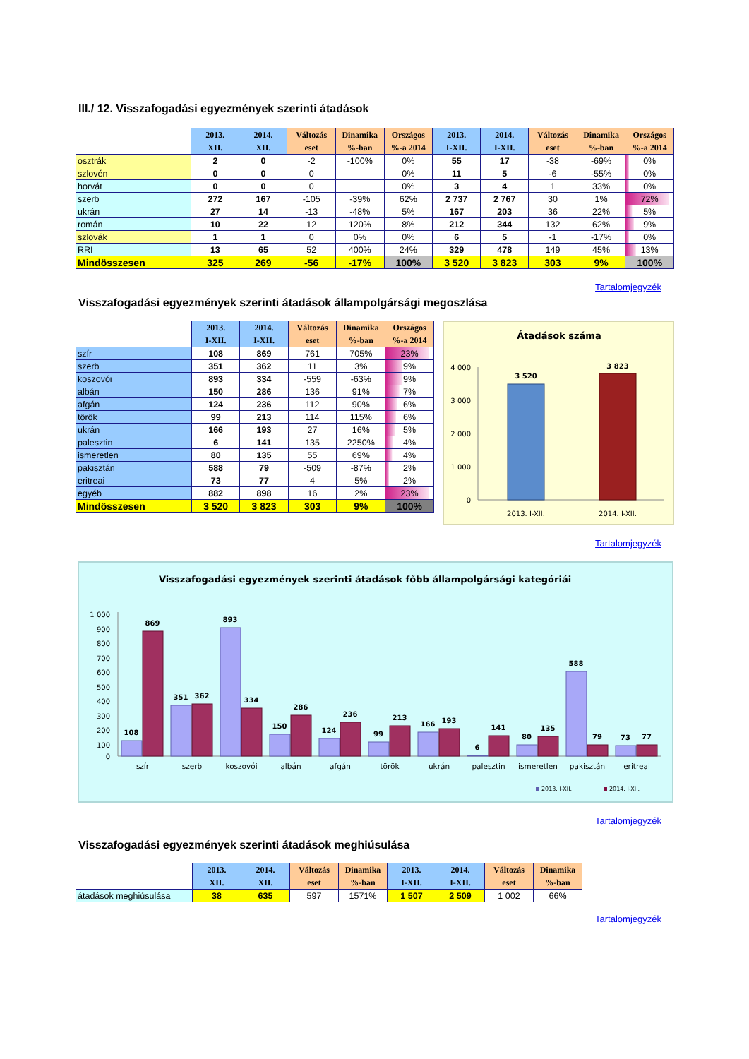III./ 12. Visszafogadási egyezmények szerinti átadások
| | 2013. XII. | 2014. XII. | Változás eset | Dinamika %-ban | Országos %-a 2014 | 2013. I-XII. | 2014. I-XII. | Változás eset | Dinamika %-ban | Országos %-a 2014 |
| --- | --- | --- | --- | --- | --- | --- | --- | --- | --- | --- |
| osztrák | 2 | 0 | -2 | -100% | 0% | 55 | 17 | -38 | -69% | 0% |
| szlovén | 0 | 0 | 0 | | 0% | 11 | 5 | -6 | -55% | 0% |
| horvát | 0 | 0 | 0 | | 0% | 3 | 4 | 1 | 33% | 0% |
| szerb | 272 | 167 | -105 | -39% | 62% | 2 737 | 2 767 | 30 | 1% | 72% |
| ukrán | 27 | 14 | -13 | -48% | 5% | 167 | 203 | 36 | 22% | 5% |
| román | 10 | 22 | 12 | 120% | 8% | 212 | 344 | 132 | 62% | 9% |
| szlovák | 1 | 1 | 0 | 0% | 0% | 6 | 5 | -1 | -17% | 0% |
| RRI | 13 | 65 | 52 | 400% | 24% | 329 | 478 | 149 | 45% | 13% |
| Mindösszesen | 325 | 269 | -56 | -17% | 100% | 3 520 | 3 823 | 303 | 9% | 100% |
Tartalomjegyzék
Visszafogadási egyezmények szerinti átadások állampolgársági megoszlása
| | 2013. I-XII. | 2014. I-XII. | Változás eset | Dinamika %-ban | Országos %-a 2014 |
| --- | --- | --- | --- | --- | --- |
| szír | 108 | 869 | 761 | 705% | 23% |
| szerb | 351 | 362 | 11 | 3% | 9% |
| koszovói | 893 | 334 | -559 | -63% | 9% |
| albán | 150 | 286 | 136 | 91% | 7% |
| afgán | 124 | 236 | 112 | 90% | 6% |
| török | 99 | 213 | 114 | 115% | 6% |
| ukrán | 166 | 193 | 27 | 16% | 5% |
| palesztin | 6 | 141 | 135 | 2250% | 4% |
| ismeretlen | 80 | 135 | 55 | 69% | 4% |
| pakisztán | 588 | 79 | -509 | -87% | 2% |
| eritreai | 73 | 77 | 4 | 5% | 2% |
| egyéb | 882 | 898 | 16 | 2% | 23% |
| Mindösszesen | 3 520 | 3 823 | 303 | 9% | 100% |
Átadások száma
4 000
3 000
2 000
1 000
0
3 520
3 823
2013. I-XII.
2014. I-XII.
Tartalomjegyzék
Visszafogadási egyezmények szerinti átadások főbb állampolgársági kategóriái
1 000
900
800
700
600
500
400
300
200
100
0
108
869
351
362
893
334
150
286
124
236
99
213
166
193
6
141
80
135
588
79
73
77
szír
szerb
koszovói
albán
afgán
török
ukrán
palesztin
ismeretlen
pakisztán
eritreai
2013. I-XII.
2014. I-XII.
Tartalomjegyzék
Visszafogadási egyezmények szerinti átadások meghiúsulása
| | 2013. XII. | 2014. XII. | Változás eset | Dinamika %-ban | 2013. I-XII. | 2014. I-XII. | Változás eset | Dinamika %-ban |
| --- | --- | --- | --- | --- | --- | --- | --- | --- |
| átadások meghiúsulása | 38 | 635 | 597 | 1571% | 1 507 | 2 509 | 1 002 | 66% |
Tartalomjegyzék